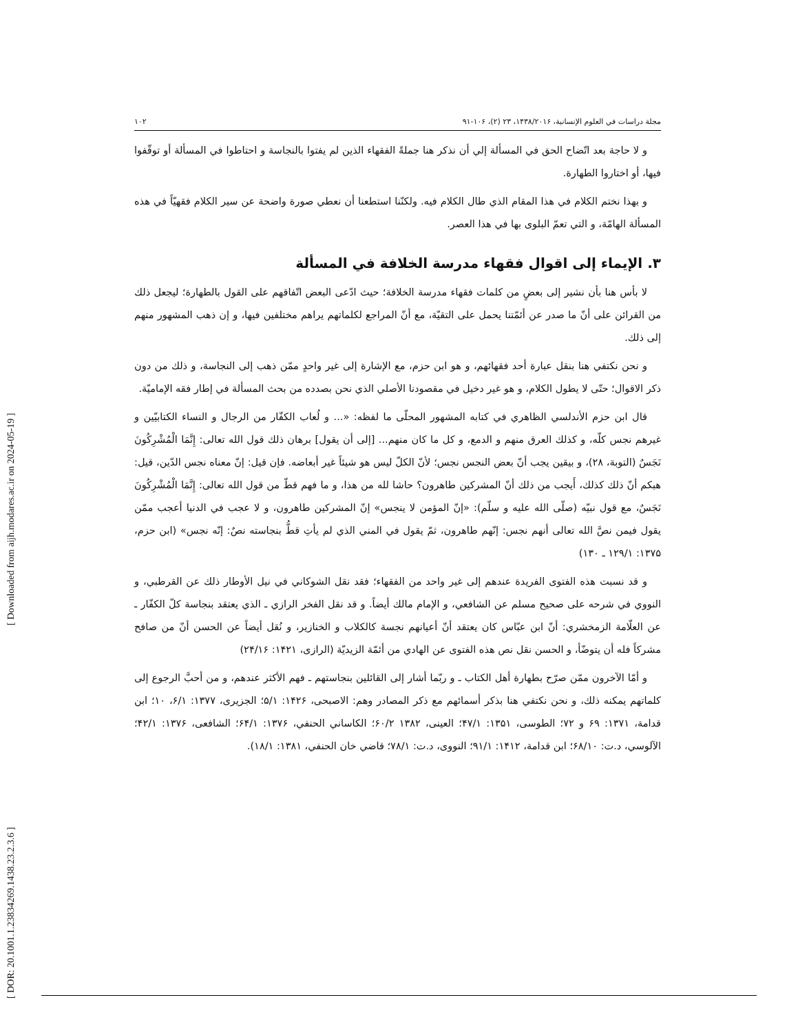[ DOR: 20.1001.1.23834269.1438.23.2.3.6 ] [ Downloaded from aijh.modares.ac.ir on 2024-05-19 ]
مجلة دراسات في العلوم الإنسانية، ۱۴۳۸/۲۰۱۶، ۲۳ (۲)، ۱۰۶-۹۱ ۱۰۲
و لا حاجة بعد اتّضاح الحق في المسألة إلي أن نذكر هنا جملةً الفقهاء الذين لم يفتوا بالنجاسة و احتاطوا في المسألة أو توقّفوا فيها، أو اختاروا الطهارة.
و بهذا نختم الكلام في هذا المقام الذي طال الكلام فيه. ولكنّنا استطعنا أن نعطي صورة واضحة عن سير الكلام فقهيّاً في هذه المسألة الهامّة، و التي تعمّ البلوى بها في هذا العصر.
۳. الإيماء إلى اقوال فقهاء مدرسة الخلافة في المسألة
لا بأس هنا بأن نشير إلى بعضٍ من كلمات فقهاء مدرسة الخلافة؛ حيث ادّعى البعض اتّفاقهم على القول بالطهارة؛ ليجعل ذلك من القرائن على أنّ ما صدر عن أئمّتنا يحمل على التقيّة، مع أنّ المراجع لكلماتهم يراهم مختلفين فيها، و إن ذهب المشهور منهم إلى ذلك.
و نحن نكتفي هنا بنقل عبارة أحد فقهائهم، و هو ابن حزم، مع الإشارة إلى غير واحدٍ ممّن ذهب إلى النجاسة، و ذلك من دون ذكر الاقوال؛ حتّى لا يطول الكلام، و هو غير دخيل في مقصودنا الأصلي الذي نحن بصدده من بحث المسألة في إطار فقه الإماميّة.
قال ابن حزم الأندلسي الظاهري في كتابه المشهور المحلّى ما لفظه: «... و لُعاب الكفّار من الرجال و النساء الكتابيّين و غيرهم نجس كلّه، و كذلك العرق منهم و الدمع، و كل ما كان منهم... [إلى أن يقول] برهان ذلك قول الله تعالى: إِنَّمَا الْمُشْرِكُونَ نَجَسٌ (التوبة، ۲۸)، و بيقين يجب أنّ بعض النجس نجس؛ لأنّ الكلّ ليس هو شيئاً غير أبعاضه. فإن قيل: إنّ معناه نجس الدّين، قيل: هبكم أنّ ذلك كذلك، أَيجب من ذلك أنّ المشركين طاهرون؟ حاشا لله من هذا، و ما فهم قطّ من قول الله تعالى: إِنَّمَا الْمُشْرِكُونَ نَجَسٌ، مع قول نبيّه (صلّى الله عليه و سلّم): «إنّ المؤمن لا ينجس» إنّ المشركين طاهرون، و لا عجب في الدنيا أعجب ممّن يقول فيمن نصَّ الله تعالى أنهم نجس: إنّهم طاهرون، ثمّ يقول في المني الذي لم يأتِ قطُّ بنجاسته نصٌ: إنّه نجس» (ابن حزم، ۱۳۷۵: ۱۲۹/۱ ـ ۱۳۰)
و قد نسبت هذه الفتوى الفريدة عندهم إلى غير واحد من الفقهاء؛ فقد نقل الشوكاني في نيل الأوطار ذلك عن القرطبي، و النووي في شرحه على صحيح مسلم عن الشافعي، و الإمام مالك أيضاً. و قد نقل الفخر الرازي ـ الذي يعتقد بنجاسة كلّ الكفّار ـ عن العلّامة الزمخشري: أنّ ابن عبّاس كان يعتقد أنّ أعيانهم نجسة كالكلاب و الخنازير، و نُقل أيضاً عن الحسن أنّ من صافح مشركاً فله أن يتوضّأ، و الحسن نقل نص هذه الفتوى عن الهادي من أئمّة الزيديّة (الرازى، ۱۴۲۱: ۲۴/۱۶)
و أمّا الآخرون ممّن صرّح بطهارة أهل الكتاب ـ و ربّما أشار إلى القائلين بنجاستهم ـ فهم الأكثر عندهم، و من أحبَّ الرجوع إلى كلماتهم يمكنه ذلك، و نحن نكتفي هنا بذكر أسمائهم مع ذكر المصادر وهم: الاصبحى، ۱۴۲۶: ۵/۱؛ الجزيرى، ۱۳۷۷: ۶/۱، ۱۰؛ ابن قدامة، ۱۳۷۱: ۶۹ و ۷۲؛ الطوسى، ۱۳۵۱: ۴۷/۱؛ العينى، ۱۳۸۲ ۶۰/۲؛ الكاساني الحنفي، ۱۳۷۶: ۶۴/۱؛ الشافعى، ۱۳۷۶: ۴۲/۱؛ الآلوسي، د.ت: ۶۸/۱۰؛ ابن قدامة، ۱۴۱۲: ۹۱/۱؛ النووى، د.ت: ۷۸/۱؛ قاضي خان الحنفي، ۱۳۸۱: ۱۸/۱).